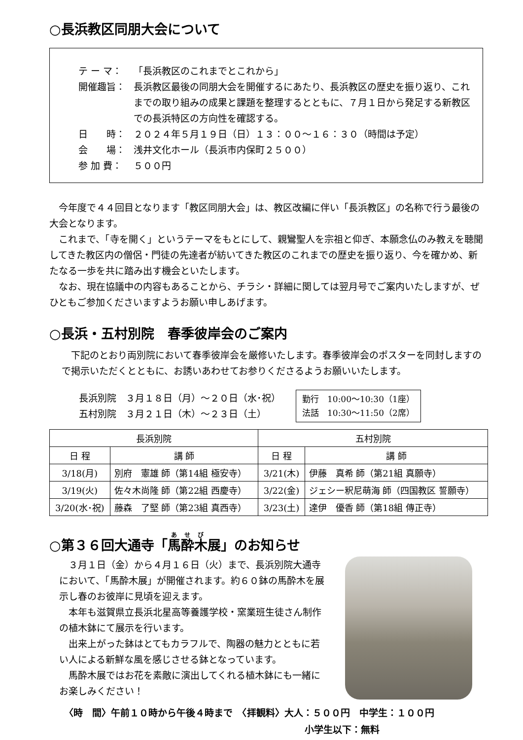○長浜教区同朋大会について
テ ー マ： 「長浜教区のこれまでとこれから」
開催趣旨： 長浜教区最後の同朋大会を開催するにあたり、長浜教区の歴史を振り返り、これまでの取り組みの成果と課題を整理するとともに、７月１日から発足する新教区での長浜特区の方向性を確認する。
日　　時： ２０２４年５月１９日（日）１３：００～１６：３０（時間は予定）
会　　場： 浅井文化ホール（長浜市内保町２５００）
参 加 費： ５００円
今年度で４４回目となります「教区同朋大会」は、教区改編に伴い「長浜教区」の名称で行う最後の大会となります。
これまで、「寺を開く」というテーマをもとにして、親鸞聖人を宗祖と仰ぎ、本願念仏のみ教えを聴聞してきた教区内の僧侶・門徒の先達者が紡いてきた教区のこれまでの歴史を振り返り、今を確かめ、新たなる一歩を共に踏み出す機会といたします。
なお、現在協議中の内容もあることから、チラシ・詳細に関しては翌月号でご案内いたしますが、ぜひともご参加くださいますようお願い申しあげます。
○長浜・五村別院　春季彼岸会のご案内
下記のとおり両別院において春季彼岸会を厳修いたします。春季彼岸会のポスターを同封しますので掲示いただくとともに、お誘いあわせてお参りくださるようお願いいたします。
長浜別院　３月１８日（月）～２０日（水･祝）
五村別院　３月２１日（木）～２３日（土）
勤行　10:00～10:30（1座）
法話　10:30～11:50（2席）
| 長浜別院 | | 五村別院 | |
| --- | --- | --- | --- |
| 日 程 | 講 師 | 日 程 | 講 師 |
| 3/18(月) | 別府 憲雄 師（第14組 極安寺） | 3/21(木) | 伊藤 真希 師（第21組 真願寺） |
| 3/19(火) | 佐々木尚隆 師（第22組 西慶寺） | 3/22(金) | ジェシー釈尼萌海 師（四国教区 誓願寺） |
| 3/20(水･祝) | 藤森 了堅 師（第23組 真西寺） | 3/23(土) | 達伊 優香 師（第18組 傳正寺） |
○第３６回大通寺「馬酔木展」のお知らせ
３月１日（金）から４月１６日（火）まで、長浜別院大通寺において、「馬酔木展」が開催されます。約６０鉢の馬酔木を展示し春のお彼岸に見頃を迎えます。
本年も滋賀県立長浜北星高等養護学校・窯業班生徒さん制作の植木鉢にて展示を行います。
出来上がった鉢はとてもカラフルで、陶器の魅力とともに若い人による新鮮な風を感じさせる鉢となっています。
馬酔木展ではお花を素敵に演出してくれる植木鉢にも一緒にお楽しみください！
〈時　間〉午前１０時から午後４時まで　〈拝観料〉大人：５００円　中学生：１００円
小学生以下：無料